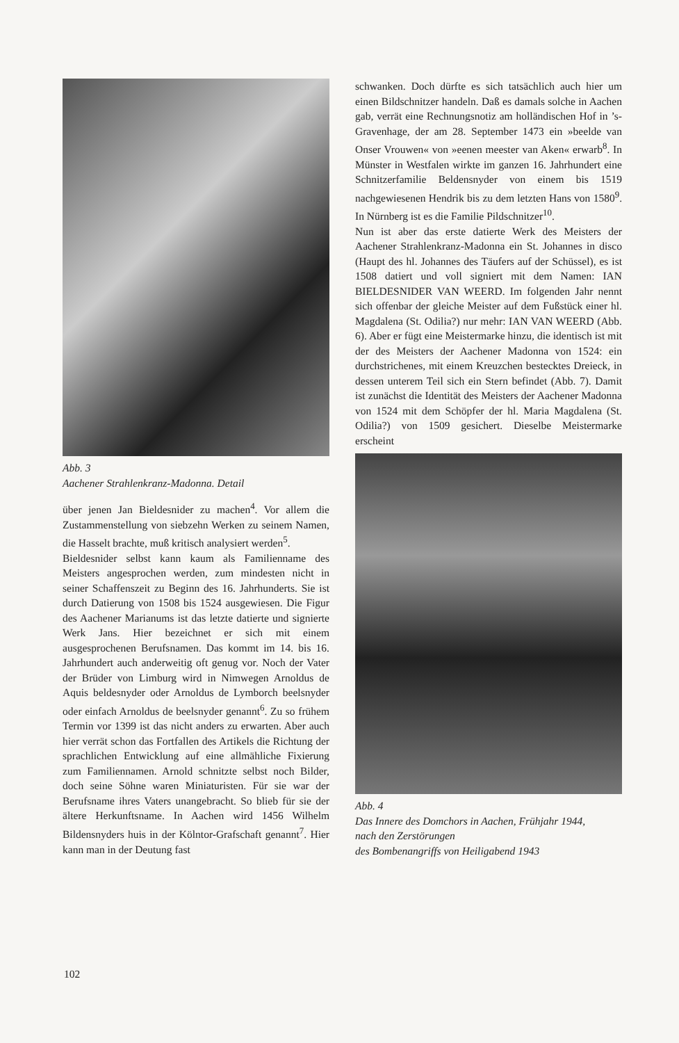Abb. 3
Aachener Strahlenkranz-Madonna. Detail
über jenen Jan Bieldesnider zu machen<sup>4</sup>. Vor allem die Zustammenstellung von siebzehn Werken zu seinem Namen, die Hasselt brachte, muß kritisch analysiert werden<sup>5</sup>.
Bieldesnider selbst kann kaum als Familienname des Meisters angesprochen werden, zum mindesten nicht in seiner Schaffenszeit zu Beginn des 16. Jahrhunderts. Sie ist durch Datierung von 1508 bis 1524 ausgewiesen. Die Figur des Aachener Marianums ist das letzte datierte und signierte Werk Jans. Hier bezeichnet er sich mit einem ausgesprochenen Berufsnamen. Das kommt im 14. bis 16. Jahrhundert auch anderweitig oft genug vor. Noch der Vater der Brüder von Limburg wird in Nimwegen Arnoldus de Aquis beldesnyder oder Arnoldus de Lymborch beelsnyder oder einfach Arnoldus de beelsnyder genannt<sup>6</sup>. Zu so frühem Termin vor 1399 ist das nicht anders zu erwarten. Aber auch hier verrät schon das Fortfallen des Artikels die Richtung der sprachlichen Entwicklung auf eine allmähliche Fixierung zum Familiennamen. Arnold schnitzte selbst noch Bilder, doch seine Söhne waren Miniaturisten. Für sie war der Berufsname ihres Vaters unangebracht. So blieb für sie der ältere Herkunftsname. In Aachen wird 1456 Wilhelm Bildensnyders huis in der Kölntor-Grafschaft genannt<sup>7</sup>. Hier kann man in der Deutung fast
schwanken. Doch dürfte es sich tatsächlich auch hier um einen Bildschnitzer handeln. Daß es damals solche in Aachen gab, verrät eine Rechnungsnotiz am holländischen Hof in ’s-Gravenhage, der am 28. September 1473 ein »beelde van Onser Vrouwen« von »eenen meester van Aken« erwarb<sup>8</sup>. In Münster in Westfalen wirkte im ganzen 16. Jahrhundert eine Schnitzerfamilie Beldensnyder von einem bis 1519 nachgewiesenen Hendrik bis zu dem letzten Hans von 1580<sup>9</sup>. In Nürnberg ist es die Familie Pildschnitzer<sup>10</sup>.
Nun ist aber das erste datierte Werk des Meisters der Aachener Strahlenkranz-Madonna ein St. Johannes in disco (Haupt des hl. Johannes des Täufers auf der Schüssel), es ist 1508 datiert und voll signiert mit dem Namen: IAN BIELDESNIDER VAN WEERD. Im folgenden Jahr nennt sich offenbar der gleiche Meister auf dem Fußstück einer hl. Magdalena (St. Odilia?) nur mehr: IAN VAN WEERD (Abb. 6). Aber er fügt eine Meistermarke hinzu, die identisch ist mit der des Meisters der Aachener Madonna von 1524: ein durchstrichenes, mit einem Kreuzchen bestecktes Dreieck, in dessen unterem Teil sich ein Stern befindet (Abb. 7). Damit ist zunächst die Identität des Meisters der Aachener Madonna von 1524 mit dem Schöpfer der hl. Maria Magdalena (St. Odilia?) von 1509 gesichert. Dieselbe Meistermarke erscheint
Abb. 4
Das Innere des Domchors in Aachen, Frühjahr 1944,
nach den Zerstörungen
des Bombenangriffs von Heiligabend 1943
102